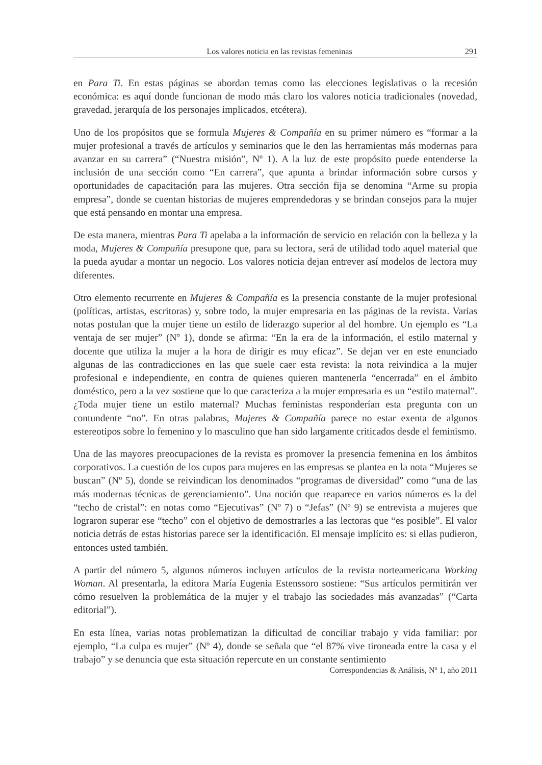Los valores noticia en las revistas femeninas 291
en Para Ti. En estas páginas se abordan temas como las elecciones legislativas o la recesión económica: es aquí donde funcionan de modo más claro los valores noticia tradicionales (novedad, gravedad, jerarquía de los personajes implicados, etcétera).
Uno de los propósitos que se formula Mujeres & Compañía en su primer número es “formar a la mujer profesional a través de artículos y seminarios que le den las herramientas más modernas para avanzar en su carrera” (“Nuestra misión”, Nº 1). A la luz de este propósito puede entenderse la inclusión de una sección como “En carrera”, que apunta a brindar información sobre cursos y oportunidades de capacitación para las mujeres. Otra sección fija se denomina “Arme su propia empresa”, donde se cuentan historias de mujeres emprendedoras y se brindan consejos para la mujer que está pensando en montar una empresa.
De esta manera, mientras Para Ti apelaba a la información de servicio en relación con la belleza y la moda, Mujeres & Compañía presupone que, para su lectora, será de utilidad todo aquel material que la pueda ayudar a montar un negocio. Los valores noticia dejan entrever así modelos de lectora muy diferentes.
Otro elemento recurrente en Mujeres & Compañía es la presencia constante de la mujer profesional (políticas, artistas, escritoras) y, sobre todo, la mujer empresaria en las páginas de la revista. Varias notas postulan que la mujer tiene un estilo de liderazgo superior al del hombre. Un ejemplo es “La ventaja de ser mujer” (Nº 1), donde se afirma: “En la era de la información, el estilo maternal y docente que utiliza la mujer a la hora de dirigir es muy eficaz”. Se dejan ver en este enunciado algunas de las contradicciones en las que suele caer esta revista: la nota reivindica a la mujer profesional e independiente, en contra de quienes quieren mantenerla “encerrada” en el ámbito doméstico, pero a la vez sostiene que lo que caracteriza a la mujer empresaria es un “estilo maternal”. ¿Toda mujer tiene un estilo maternal? Muchas feministas responderían esta pregunta con un contundente “no”. En otras palabras, Mujeres & Compañía parece no estar exenta de algunos estereotipos sobre lo femenino y lo masculino que han sido largamente criticados desde el feminismo.
Una de las mayores preocupaciones de la revista es promover la presencia femenina en los ámbitos corporativos. La cuestión de los cupos para mujeres en las empresas se plantea en la nota “Mujeres se buscan” (Nº 5), donde se reivindican los denominados “programas de diversidad” como “una de las más modernas técnicas de gerenciamiento”. Una noción que reaparece en varios números es la del “techo de cristal”: en notas como “Ejecutivas” (Nº 7) o “Jefas” (Nº 9) se entrevista a mujeres que lograron superar ese “techo” con el objetivo de demostrarles a las lectoras que “es posible”. El valor noticia detrás de estas historias parece ser la identificación. El mensaje implícito es: si ellas pudieron, entonces usted también.
A partir del número 5, algunos números incluyen artículos de la revista norteamericana Working Woman. Al presentarla, la editora María Eugenia Estenssoro sostiene: “Sus artículos permitirán ver cómo resuelven la problemática de la mujer y el trabajo las sociedades más avanzadas” (“Carta editorial”).
En esta línea, varias notas problematizan la dificultad de conciliar trabajo y vida familiar: por ejemplo, “La culpa es mujer” (Nº 4), donde se señala que “el 87% vive tironeada entre la casa y el trabajo” y se denuncia que esta situación repercute en un constante sentimiento
Correspondencias & Análisis, Nº 1, año 2011